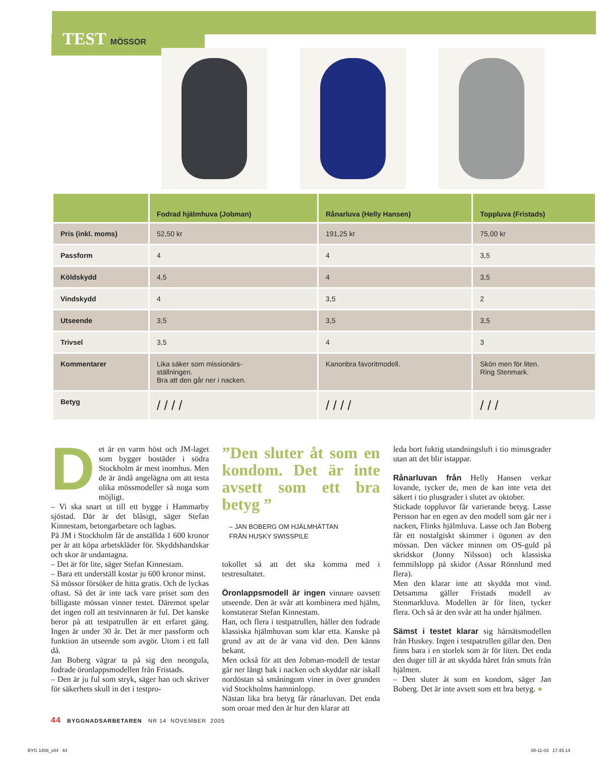TEST MÖSSOR
| | Fodrad hjälmhuva (Jobman) | Rånarluva (Helly Hansen) | Toppluva (Fristads) |
| --- | --- | --- | --- |
| Pris (inkl. moms) | 52,50 kr | 191,25 kr | 75,00 kr |
| Passform | 4 | 4 | 3,5 |
| Köldskydd | 4,5 | 4 | 3,5 |
| Vindskydd | 4 | 3,5 | 2 |
| Utseende | 3,5 | 3,5 | 3,5 |
| Trivsel | 3,5 | 4 | 3 |
| Kommentarer | Lika säker som missionärs- ställningen. Bra att den går ner i nacken. | Kanonbra favoritmodell. | Skön men för liten. Ring Stenmark. |
| Betyg | / / / / | / / / / | / / / |
Det är en varm höst och JM-laget som bygger bostäder i södra Stockholm är mest inomhus. Men de är ändå angelägna om att testa olika mössmodeller så noga som möjligt.
– Vi ska snart ut till ett bygge i Hammarby sjöstad. Där är det blåsigt, säger Stefan Kinnestam, betongarbetare och lagbas.
På JM i Stockholm får de anställda 1 600 kronor per år att köpa arbetskläder för. Skyddshandskar och skor är undantagna.
– Det är för lite, säger Stefan Kinnestam.
– Bara ett underställ kostar ju 600 kronor minst.
Så mössor försöker de hitta gratis. Och de lyckas oftast. Så det är inte tack vare priset som den billigaste mössan vinner testet. Däremot spelar det ingen roll att testvinnaren är ful. Det kanske beror på att testpatrullen är ett erfaret gäng. Ingen är under 30 år. Det är mer passform och funktion än utseende som avgör. Utom i ett fall då.
Jan Boberg vägrar ta på sig den neongula, fodrade öronlappsmodellen från Fristads.
– Den är ju ful som stryk, säger han och skriver för säkerhets skull in det i testpro-
”Den sluter åt som en kondom. Det är inte avsett som ett bra betyg ”
– JAN BOBERG OM HJÄLMHÄTTAN
FRÅN HUSKY SWISSPILE
tokollet så att det ska komma med i testresultatet.
Öronlappsmodell är ingen vinnare oavsett utseende. Den är svår att kombinera med hjälm, konstaterar Stefan Kinnestam.
Han, och flera i testpatrullen, håller den fodrade klassiska hjälmhuvan som klar etta. Kanske på grund av att de är vana vid den. Den känns bekant.
Men också för att den Jobman-modell de testar går ner långt bak i nacken och skyddar när iskall nordöstan så småningom viner in över grunden vid Stockholms hamninlopp.
Nästan lika bra betyg får rånarluvan. Det enda som oroar med den är hur den klarar att
leda bort fuktig utandningsluft i tio minusgrader utan att det blir istappar.
Rånarluvan från Helly Hansen verkar lovande, tycker de, men de kan inte veta det säkert i tio plusgrader i slutet av oktober.
Stickade toppluvor får varierande betyg. Lasse Persson har en egen av den modell som går ner i nacken, Flinks hjälmluva. Lasse och Jan Boberg får ett nostalgiskt skimmer i ögonen av den mössan. Den väcker minnen om OS-guld på skridskor (Jonny Nilsson) och klassiska femmilslopp på skidor (Assar Rönnlund med flera).
Men den klarar inte att skydda mot vind. Detsamma gäller Fristads modell av Stenmarkluva. Modellen är för liten, tycker flera. Och så är den svår att ha under hjälmen.
Sämst i testet klarar sig hårnätsmodellen från Huskey. Ingen i testpatrullen gillar den. Den finns bara i en storlek som är för liten. Det enda den duger till är att skydda håret från smuts från hjälmen.
– Den sluter åt som en kondom, säger Jan Boberg. Det är inte avsett som ett bra betyg. ●
44 BYGGNADSARBETAREN NR 14 NOVEMBER 2005
BYG 1408_s44 44 08-11-03 17.45.14